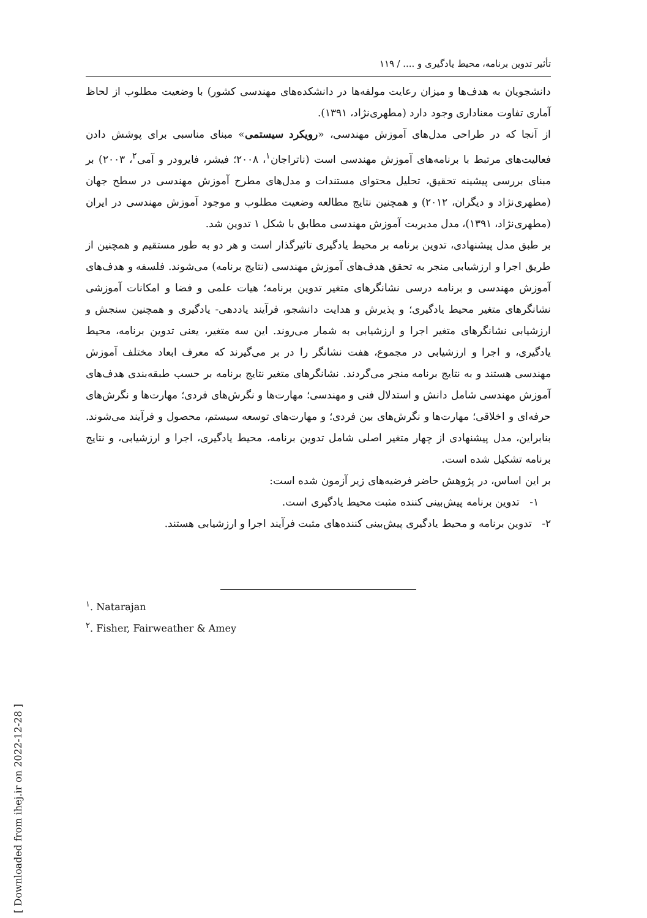[ Downloaded from ihej.ir on 2022-12-28 ]
تأثیر تدوین برنامه، محیط یادگیری و .... / ۱۱۹
دانشجویان به هدف‌ها و میزان رعایت مولفه‌ها در دانشکده‌های مهندسی کشور) با وضعیت مطلوب از لحاظ آماری تفاوت معناداری وجود دارد (مطهری‌نژاد، ۱۳۹۱).
از آنجا که در طراحی مدل‌های آموزش مهندسی، «رویکرد سیستمی» مبنای مناسبی برای پوشش دادن فعالیت‌های مرتبط با برنامه‌های آموزش مهندسی است (ناتراجان<sup>۱</sup>، ۲۰۰۸؛ فیشر، فایرودر و آمی<sup>۲</sup>، ۲۰۰۳) بر مبنای بررسی پیشینه تحقیق، تحلیل محتوای مستندات و مدل‌های مطرح آموزش مهندسی در سطح جهان (مطهری‌نژاد و دیگران، ۲۰۱۲) و همچنین نتایج مطالعه وضعیت مطلوب و موجود آموزش مهندسی در ایران (مطهری‌نژاد، ۱۳۹۱)، مدل مدیریت آموزش مهندسی مطابق با شکل ۱ تدوین شد.
بر طبق مدل پیشنهادی، تدوین برنامه بر محیط یادگیری تاثیرگذار است و هر دو به طور مستقیم و همچنین از طریق اجرا و ارزشیابی منجر به تحقق هدف‌های آموزش مهندسی (نتایج برنامه) می‌شوند. فلسفه و هدف‌های آموزش مهندسی و برنامه درسی نشانگرهای متغیر تدوین برنامه؛ هیات علمی و فضا و امکانات آموزشی نشانگرهای متغیر محیط یادگیری؛ و پذیرش و هدایت دانشجو، فرآیند یاددهی- یادگیری و همچنین سنجش و ارزشیابی نشانگرهای متغیر اجرا و ارزشیابی به شمار می‌روند. این سه متغیر، یعنی تدوین برنامه، محیط یادگیری، و اجرا و ارزشیابی در مجموع، هفت نشانگر را در بر می‌گیرند که معرف ابعاد مختلف آموزش مهندسی هستند و به نتایج برنامه منجر می‌گردند. نشانگرهای متغیر نتایج برنامه بر حسب طبقه‌بندی هدف‌های آموزش مهندسی شامل دانش و استدلال فنی و مهندسی؛ مهارت‌ها و نگرش‌های فردی؛ مهارت‌ها و نگرش‌های حرفه‌ای و اخلاقی؛ مهارت‌ها و نگرش‌های بین فردی؛ و مهارت‌های توسعه سیستم، محصول و فرآیند می‌شوند. بنابراین، مدل پیشنهادی از چهار متغیر اصلی شامل تدوین برنامه، محیط یادگیری، اجرا و ارزشیابی، و نتایج برنامه تشکیل شده است.
بر این اساس، در پژوهش حاضر فرضیه‌های زیر آزمون شده است:
۱- تدوین برنامه پیش‌بینی کننده مثبت محیط یادگیری است.
۲- تدوین برنامه و محیط یادگیری پیش‌بینی کننده‌های مثبت فرآیند اجرا و ارزشیابی هستند.
<sup>۱</sup>. Natarajan
<sup>۲</sup>. Fisher, Fairweather & Amey